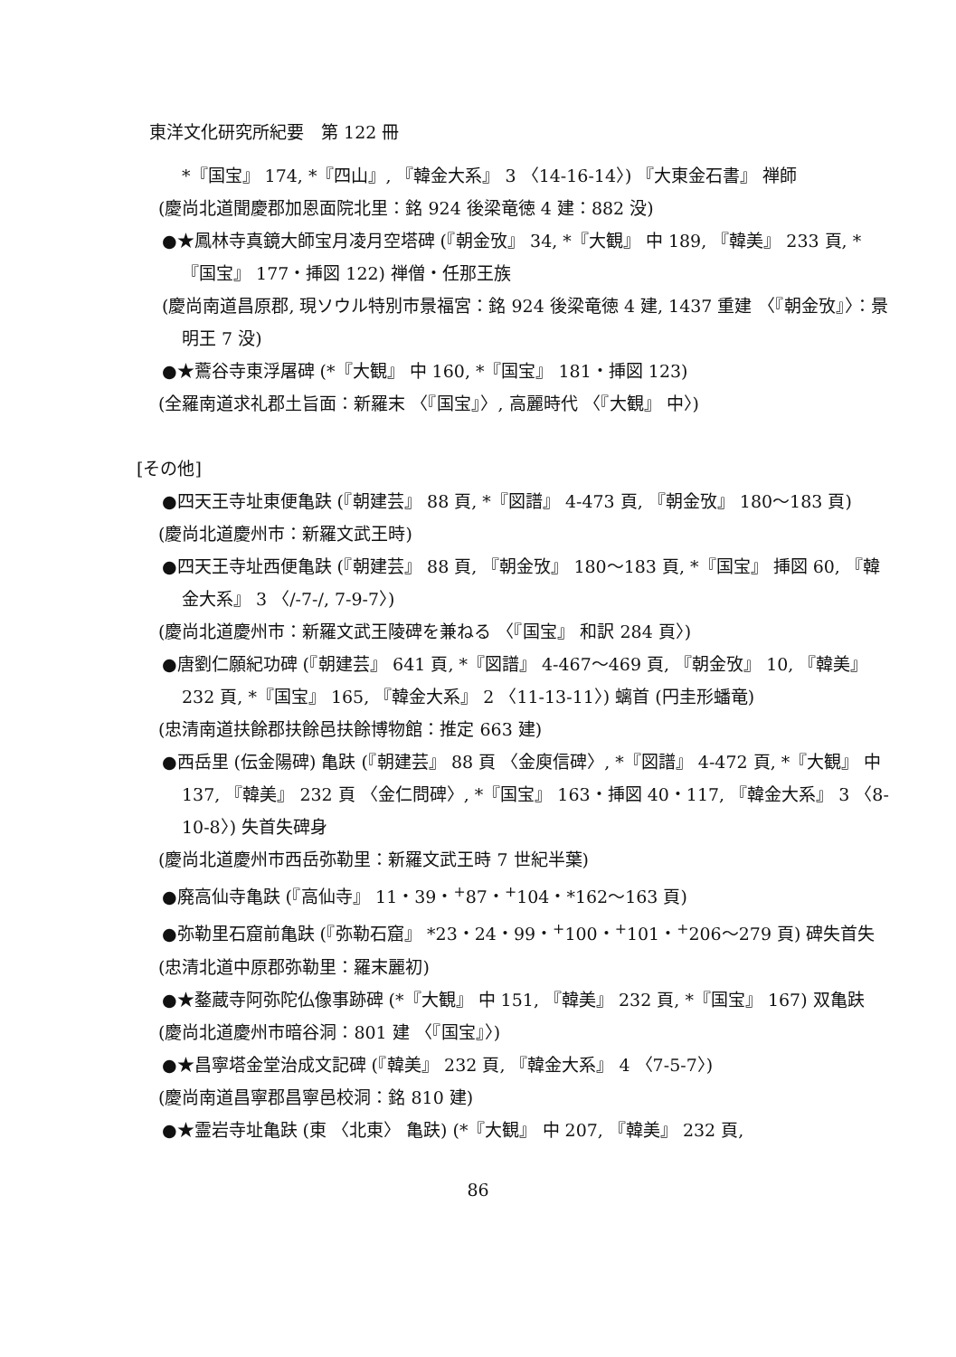東洋文化研究所紀要　第 122 冊
*『国宝』 174, *『四山』, 『韓金大系』 3 〈14-16-14〉) 『大東金石書』 禅師
(慶尚北道聞慶郡加恩面院北里：銘 924 後梁竜徳 4 建：882 没)
●★鳳林寺真鏡大師宝月凌月空塔碑 (『朝金攷』 34, *『大観』 中 189, 『韓美』 233 頁, *『国宝』 177・挿図 122) 禅僧・任那王族
(慶尚南道昌原郡, 現ソウル特別市景福宮：銘 924 後梁竜徳 4 建, 1437 重建 〈『朝金攷』〉：景明王 7 没)
●★鷰谷寺東浮屠碑 (*『大観』 中 160, *『国宝』 181・挿図 123)
(全羅南道求礼郡土旨面：新羅末 〈『国宝』〉, 高麗時代 〈『大観』 中〉)
[その他]
●四天王寺址東便亀趺 (『朝建芸』 88 頁, *『図譜』 4-473 頁, 『朝金攷』 180〜183 頁)
(慶尚北道慶州市：新羅文武王時)
●四天王寺址西便亀趺 (『朝建芸』 88 頁, 『朝金攷』 180〜183 頁, *『国宝』 挿図 60, 『韓金大系』 3 〈/-7-/, 7-9-7〉)
(慶尚北道慶州市：新羅文武王陵碑を兼ねる 〈『国宝』 和訳 284 頁〉)
●唐劉仁願紀功碑 (『朝建芸』 641 頁, *『図譜』 4-467〜469 頁, 『朝金攷』 10, 『韓美』 232 頁, *『国宝』 165, 『韓金大系』 2 〈11-13-11〉) 螭首 (円圭形蟠竜)
(忠清南道扶餘郡扶餘邑扶餘博物館：推定 663 建)
●西岳里 (伝金陽碑) 亀趺 (『朝建芸』 88 頁 〈金庾信碑〉, *『図譜』 4-472 頁, *『大観』 中 137, 『韓美』 232 頁 〈金仁問碑〉, *『国宝』 163・挿図 40・117, 『韓金大系』 3 〈8-10-8〉) 失首失碑身
(慶尚北道慶州市西岳弥勒里：新羅文武王時 7 世紀半葉)
●廃高仙寺亀趺 (『高仙寺』 11・39・<sup>+</sup>87・<sup>+</sup>104・*162〜163 頁)
●弥勒里石窟前亀趺 (『弥勒石窟』 *23・24・99・<sup>+</sup>100・<sup>+</sup>101・<sup>+</sup>206〜279 頁) 碑失首失
(忠清北道中原郡弥勒里：羅末麗初)
●★鍪蔵寺阿弥陀仏像事跡碑 (*『大観』 中 151, 『韓美』 232 頁, *『国宝』 167) 双亀趺
(慶尚北道慶州市暗谷洞：801 建 〈『国宝』〉)
●★昌寧塔金堂治成文記碑 (『韓美』 232 頁, 『韓金大系』 4 〈7-5-7〉)
(慶尚南道昌寧郡昌寧邑校洞：銘 810 建)
●★霊岩寺址亀趺 (東 〈北東〉 亀趺) (*『大観』 中 207, 『韓美』 232 頁,
86